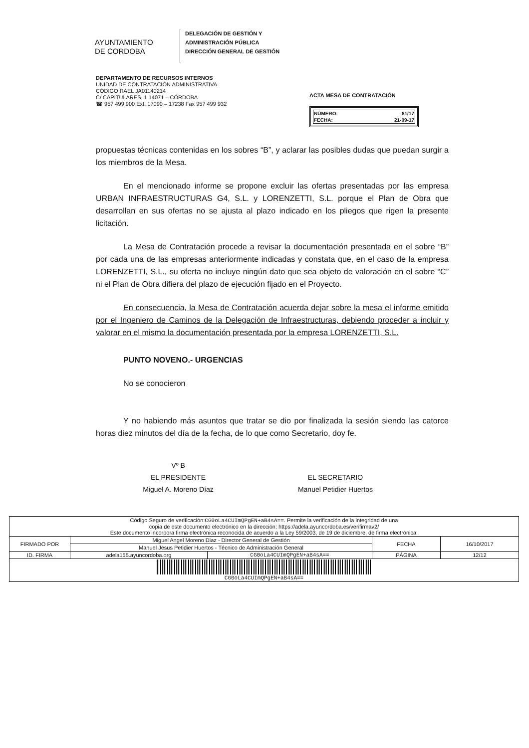AYUNTAMIENTO
DE CORDOBA
DELEGACIÓN DE GESTIÓN Y
ADMINISTRACIÓN PÚBLICA
DIRECCIÓN GENERAL DE GESTIÓN
DEPARTAMENTO DE RECURSOS INTERNOS
UNIDAD DE CONTRATACIÓN ADMINISTRATIVA
CÓDIGO RAEL JA01140214
C/ CAPITULARES, 1 14071 – CÓRDOBA
☎ 957 499 900 Ext. 17090 – 17238 Fax 957 499 932
ACTA MESA DE CONTRATACIÓN
| NÚMERO: | 81/17 |
| FECHA: | 21-09-17 |
propuestas técnicas contenidas en los sobres “B”, y aclarar las posibles dudas que puedan surgir a los miembros de la Mesa.
En el mencionado informe se propone excluir las ofertas presentadas por las empresa URBAN INFRAESTRUCTURAS G4, S.L. y LORENZETTI, S.L. porque el Plan de Obra que desarrollan en sus ofertas no se ajusta al plazo indicado en los pliegos que rigen la presente licitación.
La Mesa de Contratación procede a revisar la documentación presentada en el sobre “B” por cada una de las empresas anteriormente indicadas y constata que, en el caso de la empresa LORENZETTI, S.L., su oferta no incluye ningún dato que sea objeto de valoración en el sobre “C” ni el Plan de Obra difiera del plazo de ejecución fijado en el Proyecto.
En consecuencia, la Mesa de Contratación acuerda dejar sobre la mesa el informe emitido por el Ingeniero de Caminos de la Delegación de Infraestructuras, debiendo proceder a incluir y valorar en el mismo la documentación presentada por la empresa LORENZETTI, S.L.
PUNTO NOVENO.- URGENCIAS
No se conocieron
Y no habiendo más asuntos que tratar se dio por finalizada la sesión siendo las catorce horas diez minutos del día de la fecha, de lo que como Secretario, doy fe.
Vº B
EL PRESIDENTE
Miguel A. Moreno Díaz
EL SECRETARIO
Manuel Petidier Huertos
| Código Seguro de verificación: CG0oLa4CUImQPgEN+aB4sA== . Permite la verificación de la integridad de una copia de este documento electrónico en la dirección: https://adela.ayuncordoba.es/verifirmav2/ Este documento incorpora firma electrónica reconocida de acuerdo a la Ley 59/2003, de 19 de diciembre, de firma electrónica. | | | | |
| FIRMADO POR | Miguel Angel Moreno Diaz - Director General de Gestión | | FECHA | 16/10/2017 |
| | Manuel Jesus Petidier Huertos - Técnico de Administración General | | | |
| ID. FIRMA | adela155.ayuncordoba.org | CG0oLa4CUImQPgEN+aB4sA== | PÁGINA | 12/12 |
| CG0oLa4CUImQPgEN+aB4sA== | | | | |